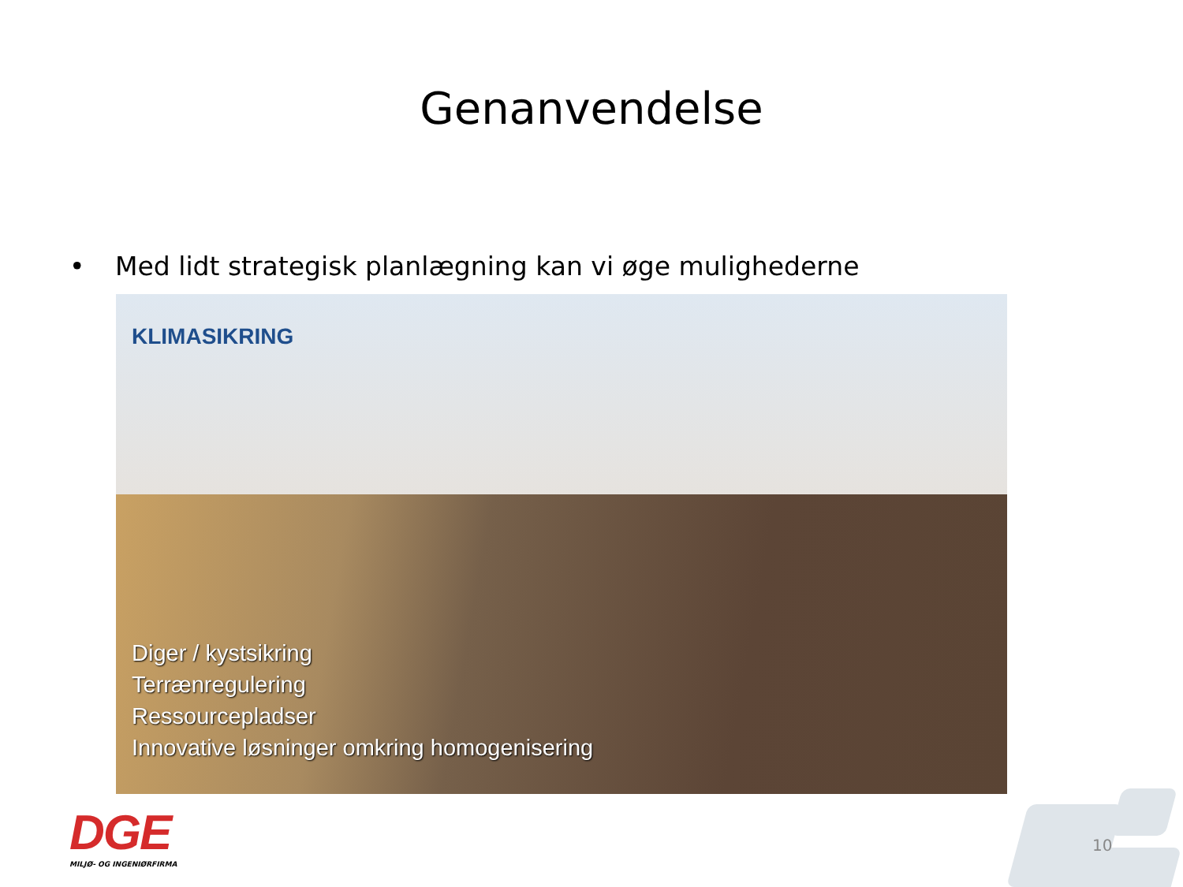Genanvendelse
• Med lidt strategisk planlægning kan vi øge mulighederne
KLIMASIKRING
Diger / kystsikring
Terrænregulering
Ressourcepladser
Innovative løsninger omkring homogenisering
DGE
MILJØ- OG INGENIØRFIRMA
10